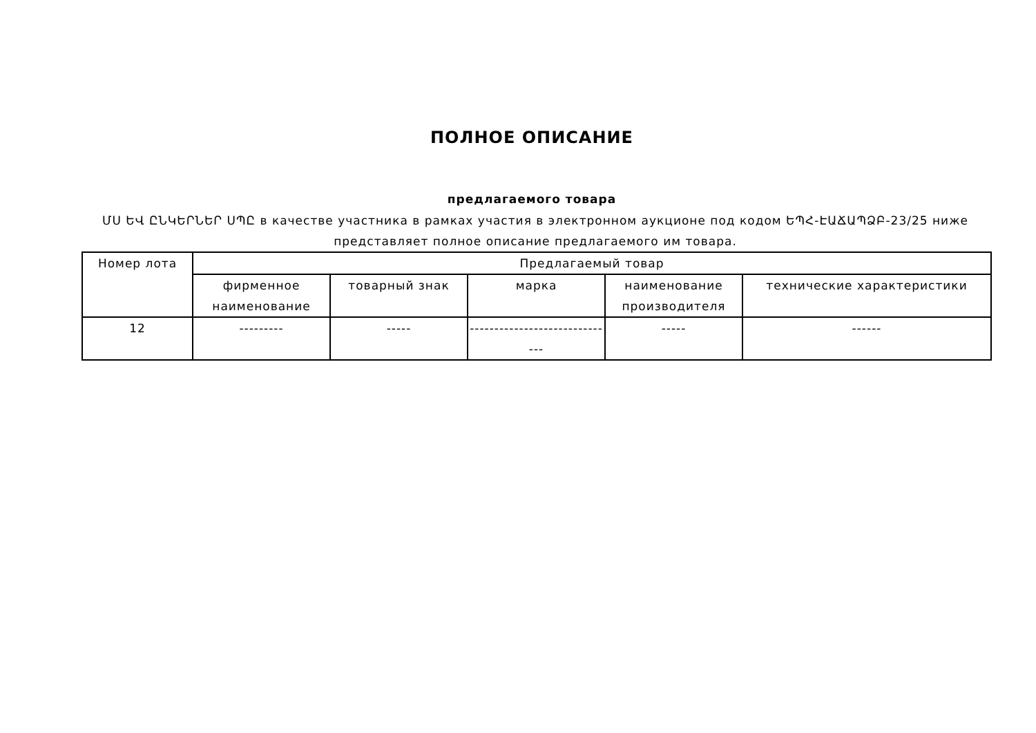ПОЛНОЕ ОПИСАНИЕ
предлагаемого товара
ՄՍ ԵՎ ԸՆԿԵՐՆԵՐ ՍՊԸ в качестве участника в рамках участия в электронном аукционе под кодом ԵՊՀ-ԷԱՃԱՊՁԲ-23/25 ниже представляет полное описание предлагаемого им товара.
| Номер лота | Предлагаемый товар | | | | |
| --- | --- | --- | --- | --- | --- |
| | фирменное наименование | товарный знак | марка | наименование производителя | технические характеристики |
| 12 | --------- | ----- | ------------------------------ | ----- | ------ |